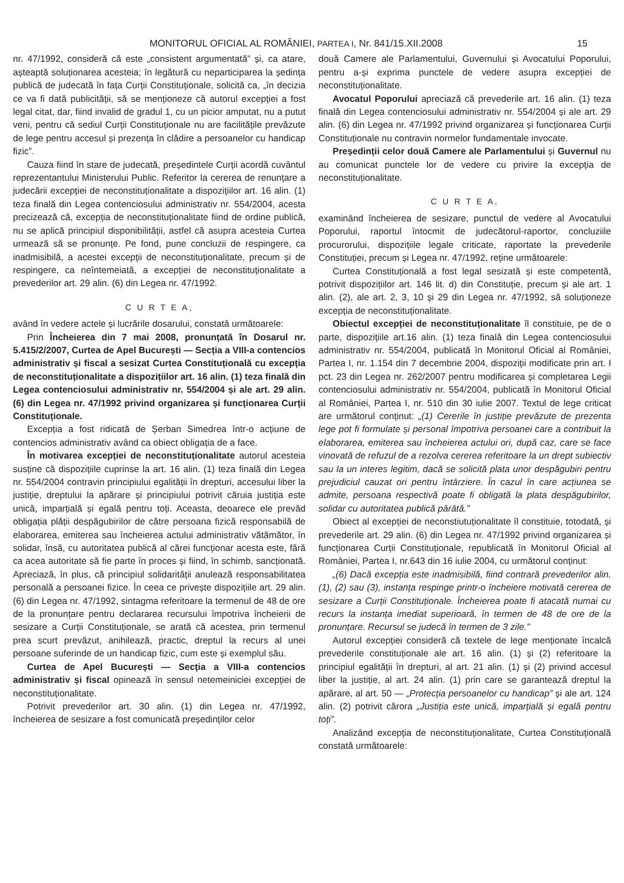MONITORUL OFICIAL AL ROMÂNIEI, PARTEA I, Nr. 841/15.XII.2008 15
nr. 47/1992, consideră că este „consistent argumentată” și, ca atare, așteaptă soluționarea acesteia; în legătură cu neparticiparea la ședința publică de judecată în fața Curții Constituționale, solicită ca, „în decizia ce va fi dată publicității, să se menționeze că autorul excepției a fost legal citat, dar, fiind invalid de gradul 1, cu un picior amputat, nu a putut veni, pentru că sediul Curții Constituționale nu are facilitățile prevăzute de lege pentru accesul și prezența în clădire a persoanelor cu handicap fizic”.
Cauza fiind în stare de judecată, președintele Curții acordă cuvântul reprezentantului Ministerului Public. Referitor la cererea de renunțare a judecării excepției de neconstituționalitate a dispozițiilor art. 16 alin. (1) teza finală din Legea contenciosului administrativ nr. 554/2004, acesta precizează că, excepția de neconstituționalitate fiind de ordine publică, nu se aplică principiul disponibilității, astfel că asupra acesteia Curtea urmează să se pronunțe. Pe fond, pune concluzii de respingere, ca inadmisibilă, a acestei excepții de neconstituționalitate, precum și de respingere, ca neîntemeiată, a excepției de neconstituționalitate a prevederilor art. 29 alin. (6) din Legea nr. 47/1992.
C U R T E A,
având în vedere actele și lucrările dosarului, constată următoarele:
Prin Încheierea din 7 mai 2008, pronunțată în Dosarul nr. 5.415/2/2007, Curtea de Apel București — Secția a VIII-a contencios administrativ și fiscal a sesizat Curtea Constituțională cu excepția de neconstituționalitate a dispozițiilor art. 16 alin. (1) teza finală din Legea contenciosului administrativ nr. 554/2004 și ale art. 29 alin. (6) din Legea nr. 47/1992 privind organizarea și funcționarea Curții Constituționale.
Excepția a fost ridicată de Șerban Simedrea într-o acțiune de contencios administrativ având ca obiect obligația de a face.
În motivarea excepției de neconstituționalitate autorul acesteia susține că dispozițiile cuprinse la art. 16 alin. (1) teza finală din Legea nr. 554/2004 contravin principiului egalității în drepturi, accesului liber la justiție, dreptului la apărare și principiului potrivit căruia justiția este unică, imparțială și egală pentru toți. Aceasta, deoarece ele prevăd obligația plății despăgubirilor de către persoana fizică responsabilă de elaborarea, emiterea sau încheierea actului administrativ vătămător, în solidar, însă, cu autoritatea publică al cărei funcționar acesta este, fără ca acea autoritate să fie parte în proces și fiind, în schimb, sancționată. Apreciază, în plus, că principiul solidarității anulează responsabilitatea personală a persoanei fizice. În ceea ce privește dispozițiile art. 29 alin. (6) din Legea nr. 47/1992, sintagma referitoare la termenul de 48 de ore de la pronunțare pentru declararea recursului împotriva încheierii de sesizare a Curții Constituționale, se arată că acestea, prin termenul prea scurt prevăzut, anihilează, practic, dreptul la recurs al unei persoane suferinde de un handicap fizic, cum este și exemplul său.
Curtea de Apel București — Secția a VIII-a contencios administrativ și fiscal opinează în sensul netemeiniciei excepției de neconstituționalitate.
Potrivit prevederilor art. 30 alin. (1) din Legea nr. 47/1992, încheierea de sesizare a fost comunicată președinților celor
două Camere ale Parlamentului, Guvernului și Avocatului Poporului, pentru a-și exprima punctele de vedere asupra excepției de neconstituționalitate.
Avocatul Poporului apreciază că prevederile art. 16 alin. (1) teza finală din Legea contenciosului administrativ nr. 554/2004 și ale art. 29 alin. (6) din Legea nr. 47/1992 privind organizarea și funcționarea Curții Constituționale nu contravin normelor fundamentale invocate.
Președinții celor două Camere ale Parlamentului și Guvernul nu au comunicat punctele lor de vedere cu privire la excepția de neconstituționalitate.
C U R T E A,
examinând încheierea de sesizare, punctul de vedere al Avocatului Poporului, raportul întocmit de judecătorul-raportor, concluziile procurorului, dispozițiile legale criticate, raportate la prevederile Constituției, precum și Legea nr. 47/1992, reține următoarele:
Curtea Constituțională a fost legal sesizată și este competentă, potrivit dispozițiilor art. 146 lit. d) din Constituție, precum și ale art. 1 alin. (2), ale art. 2, 3, 10 și 29 din Legea nr. 47/1992, să soluționeze excepția de neconstituționalitate.
Obiectul excepției de neconstituționalitate îl constituie, pe de o parte, dispozițiile art.16 alin. (1) teza finală din Legea contenciosului administrativ nr. 554/2004, publicată în Monitorul Oficial al României, Partea I, nr. 1.154 din 7 decembrie 2004, dispoziții modificate prin art. I pct. 23 din Legea nr. 262/2007 pentru modificarea și completarea Legii contenciosului administrativ nr. 554/2004, publicată în Monitorul Oficial al României, Partea I, nr. 510 din 30 iulie 2007. Textul de lege criticat are următorul conținut: „(1) Cererile în justiție prevăzute de prezenta lege pot fi formulate și personal împotriva persoanei care a contribuit la elaborarea, emiterea sau încheierea actului ori, după caz, care se face vinovată de refuzul de a rezolva cererea referitoare la un drept subiectiv sau la un interes legitim, dacă se solicită plata unor despăgubiri pentru prejudiciul cauzat ori pentru întârziere. În cazul în care acțiunea se admite, persoana respectivă poate fi obligată la plata despăgubirilor, solidar cu autoritatea publică pârâtă.”
Obiect al excepției de neconstiutuționalitate îl constituie, totodată, și prevederile art. 29 alin. (6) din Legea nr. 47/1992 privind organizarea și funcționarea Curții Constituționale, republicată în Monitorul Oficial al României, Partea I, nr.643 din 16 iulie 2004, cu următorul conținut:
„(6) Dacă excepția este inadmisibilă, fiind contrară prevederilor alin. (1), (2) sau (3), instanța respinge printr-o încheiere motivată cererea de sesizare a Curții Constituționale. Încheierea poate fi atacată numai cu recurs la instanța imediat superioară, în termen de 48 de ore de la pronunțare. Recursul se judecă în termen de 3 zile.”
Autorul excepției consideră că textele de lege menționate încalcă prevederile constituționale ale art. 16 alin. (1) și (2) referitoare la principiul egalității în drepturi, al art. 21 alin. (1) și (2) privind accesul liber la justiție, al art. 24 alin. (1) prin care se garantează dreptul la apărare, al art. 50 — „Protecția persoanelor cu handicap” și ale art. 124 alin. (2) potrivit cărora „Justiția este unică, imparțială și egală pentru toți”.
Analizând excepția de neconstituționalitate, Curtea Constituțională constată următoarele: